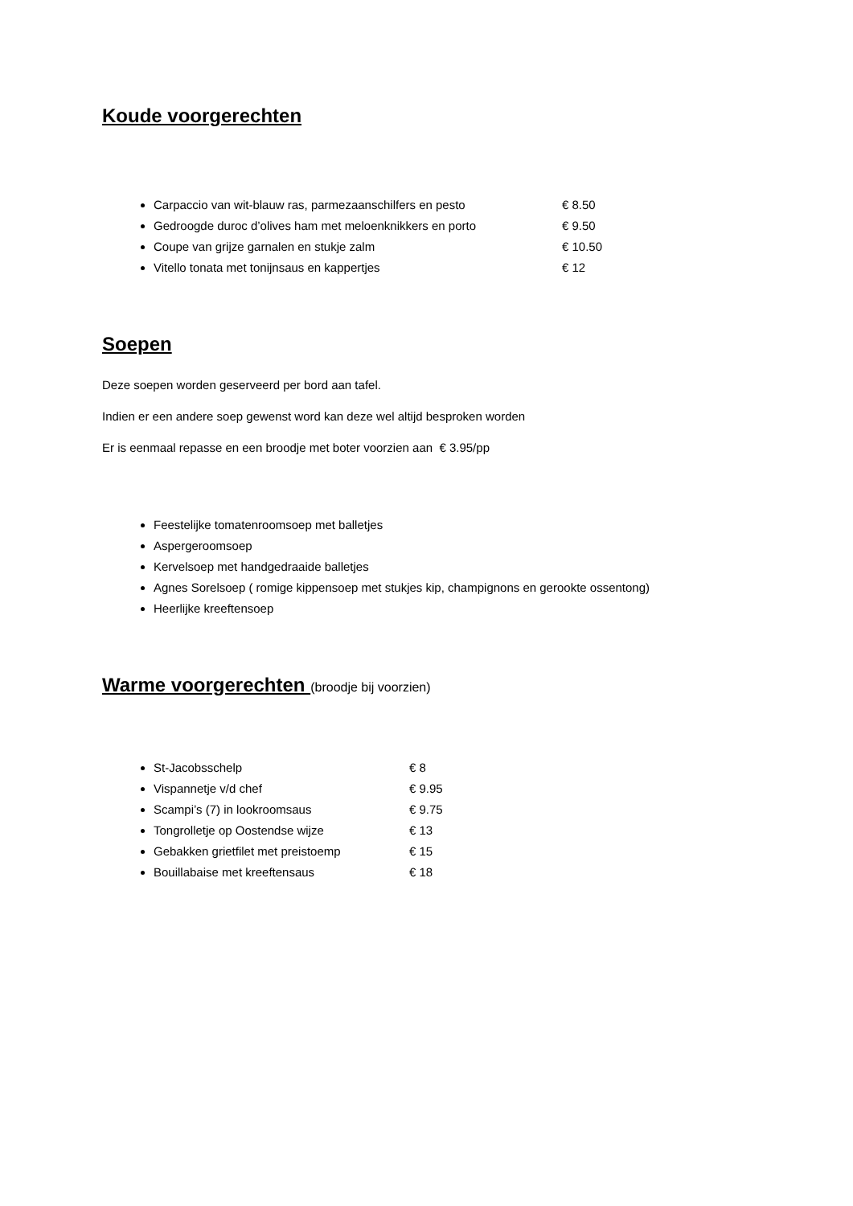Koude voorgerechten
Carpaccio van wit-blauw ras, parmezaanschilfers en pesto € 8.50
Gedroogde duroc d’olives ham met meloenknikkers en porto € 9.50
Coupe van grijze garnalen en stukje zalm € 10.50
Vitello tonata met tonijnsaus en kappertjes € 12
Soepen
Deze soepen worden geserveerd per bord aan tafel.
Indien er een andere soep gewenst word kan deze wel altijd besproken worden
Er is eenmaal repasse en een broodje met boter voorzien aan € 3.95/pp
Feestelijke tomatenroomsoep met balletjes
Aspergeroomsoep
Kervelsoep met handgedraaide balletjes
Agnes Sorelsoep ( romige kippensoep met stukjes kip, champignons en gerookte ossentong)
Heerlijke kreeftensoep
Warme voorgerechten
(broodje bij voorzien)
St-Jacobsschelp € 8
Vispannetje v/d chef € 9.95
Scampi’s (7) in lookroomsaus € 9.75
Tongrolletje op Oostendse wijze € 13
Gebakken grietfilet met preistoemp € 15
Bouillabaise met kreeftensaus € 18